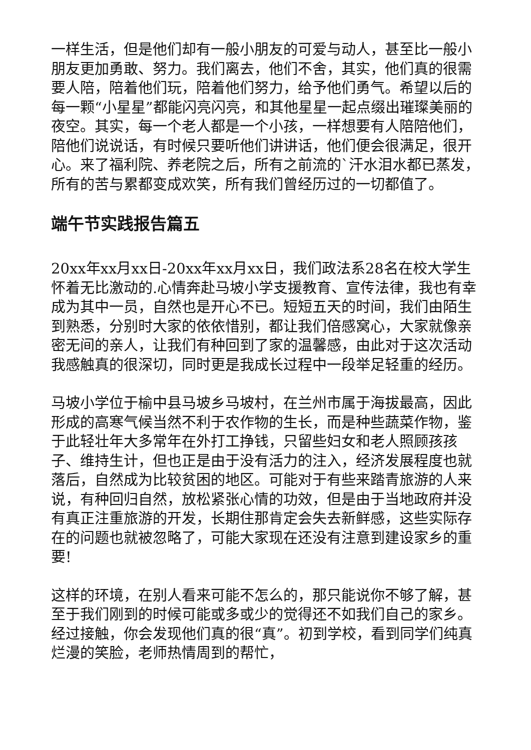一样生活，但是他们却有一般小朋友的可爱与动人，甚至比一般小朋友更加勇敢、努力。我们离去，他们不舍，其实，他们真的很需要人陪，陪着他们玩，陪着他们努力，给予他们勇气。希望以后的每一颗“小星星”都能闪亮闪亮，和其他星星一起点缀出璀璨美丽的夜空。其实，每一个老人都是一个小孩，一样想要有人陪陪他们，陪他们说说话，有时候只要听他们讲讲话，他们便会很满足，很开心。来了福利院、养老院之后，所有之前流的`汗水泪水都已蒸发，所有的苦与累都变成欢笑，所有我们曾经历过的一切都值了。
端午节实践报告篇五
20xx年xx月xx日-20xx年xx月xx日，我们政法系28名在校大学生怀着无比激动的.心情奔赴马坡小学支援教育、宣传法律，我也有幸成为其中一员，自然也是开心不已。短短五天的时间，我们由陌生到熟悉，分别时大家的依依惜别，都让我们倍感窝心，大家就像亲密无间的亲人，让我们有种回到了家的温馨感，由此对于这次活动我感触真的很深切，同时更是我成长过程中一段举足轻重的经历。
马坡小学位于榆中县马坡乡马坡村，在兰州市属于海拔最高，因此形成的高寒气候当然不利于农作物的生长，而是种些蔬菜作物，鉴于此轻壮年大多常年在外打工挣钱，只留些妇女和老人照顾孩孩子、维持生计，但也正是由于没有活力的注入，经济发展程度也就落后，自然成为比较贫困的地区。可能对于有些来踏青旅游的人来说，有种回归自然，放松紧张心情的功效，但是由于当地政府并没有真正注重旅游的开发，长期住那肯定会失去新鲜感，这些实际存在的问题也就被忽略了，可能大家现在还没有注意到建设家乡的重要!
这样的环境，在别人看来可能不怎么的，那只能说你不够了解，甚至于我们刚到的时候可能或多或少的觉得还不如我们自己的家乡。经过接触，你会发现他们真的很“真”。初到学校，看到同学们纯真烂漫的笑脸，老师热情周到的帮忙，